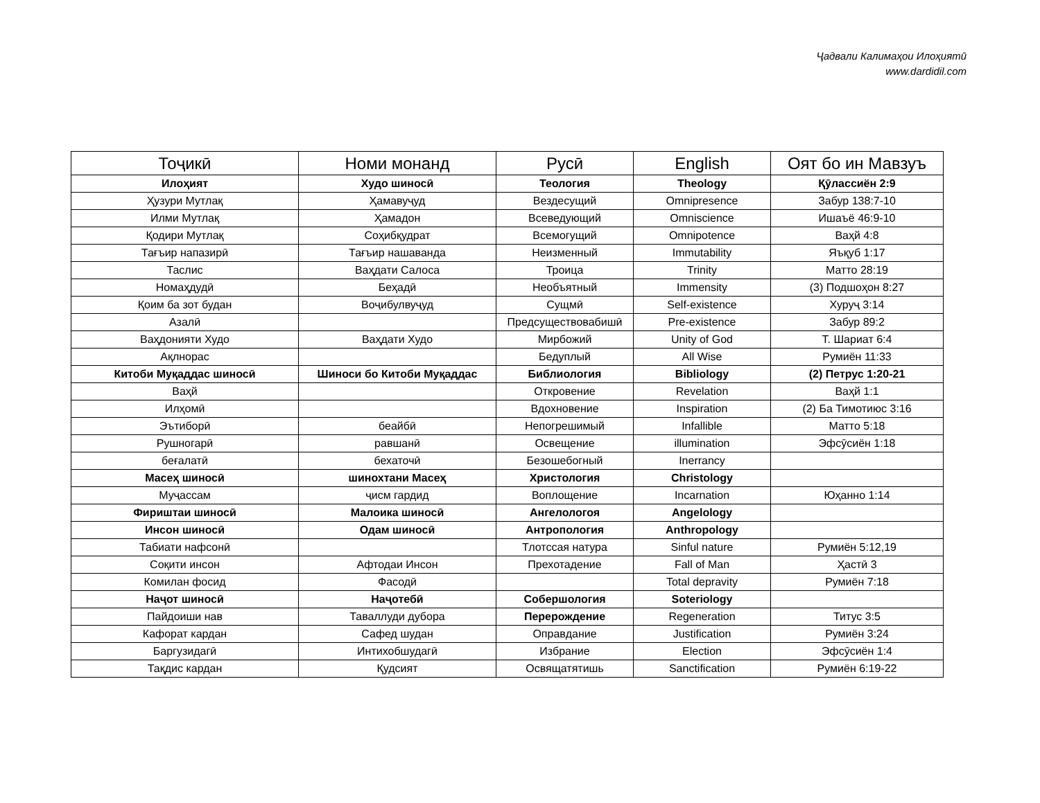Ҷадвали Калимаҳои Илоҳиятӣ
www.dardidil.com
| Тоҷикӣ | Номи монанд | Русӣ | English | Оят бо ин Мавзуъ |
| --- | --- | --- | --- | --- |
| Илоҳият | Худо шиносӣ | Теология | Theology | Қӯлассиён 2:9 |
| Ҳузури Мутлақ | Ҳамавуҷуд | Вездесущий | Omnipresence | Забур 138:7-10 |
| Илми Мутлақ | Ҳамадон | Всеведующий | Omniscience | Ишаъё 46:9-10 |
| Қодири Мутлақ | Соҳибқудрат | Всемогущий | Omnipotence | Ваҳй 4:8 |
| Тағъир напазирӣ | Тағъир нашаванда | Неизменный | Immutability | Яъқуб 1:17 |
| Таслис | Ваҳдати Салоса | Троица | Trinity | Матто 28:19 |
| Номаҳдудӣ | Беҳадӣ | Необъятный | Immensity | (3) Подшоҳон 8:27 |
| Қоим ба зот будан | Воҷибулвуҷуд | Сущмӣ | Self-existence | Хуруҷ 3:14 |
| Азалӣ | | Предсуществовабишӣ | Pre-existence | Забур 89:2 |
| Ваҳдонияти Худо | Ваҳдати Худо | Мирбожий | Unity of God | Т. Шариат 6:4 |
| Ақлнорас | | Бедуплый | All Wise | Румиён 11:33 |
| Китоби Муқаддас шиносӣ | Шиноси бо Китоби Муқаддас | Библиология | Bibliology | (2) Петрус 1:20-21 |
| Ваҳй | | Откровение | Revelation | Ваҳй 1:1 |
| Илҳомӣ | | Вдохновение | Inspiration | (2) Ба Тимотиюс 3:16 |
| Эътиборӣ | беайбӣ | Непогрешимый | Infallible | Матто 5:18 |
| Рушногарӣ | равшанӣ | Освещение | illumination | Эфсӯсиён 1:18 |
| беғалатӣ | бехаточӣ | Безошебогный | Inerrancy | |
| Масеҳ шиносӣ | шинохтани Масеҳ | Христология | Christology | |
| Муҷассам | ҷисм гардид | Воплощение | Incarnation | Юҳанно 1:14 |
| Фириштаи шиносӣ | Малоика шиносӣ | Ангелологоя | Angelology | |
| Инсон шиносӣ | Одам шиносӣ | Антропология | Anthropology | |
| Табиати нафсонӣ | | Тлотссая натура | Sinful nature | Румиён 5:12,19 |
| Соқити инсон | Афтодаи Инсон | Прехотадение | Fall of Man | Ҳастӣ 3 |
| Комилан фосид | Фасодӣ | | Total depravity | Румиён 7:18 |
| Наҷот шиносӣ | Наҷотебӣ | Собершология | Soteriology | |
| Пайдоиши нав | Таваллуди дубора | Перерождение | Regeneration | Титус 3:5 |
| Кафорат кардан | Сафед шудан | Оправдание | Justification | Румиён 3:24 |
| Баргузидагӣ | Интихобшудагӣ | Избрание | Election | Эфсӯсиён 1:4 |
| Тақдис кардан | Қудсият | Освящатятишь | Sanctification | Румиён 6:19-22 |